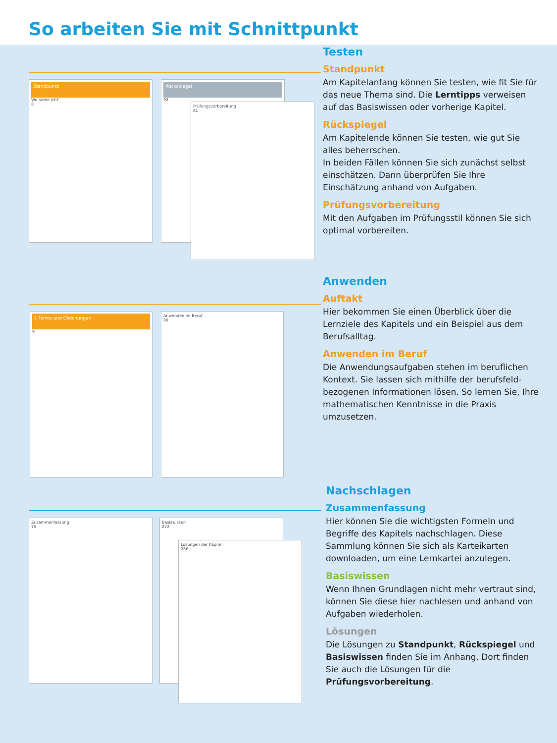So arbeiten Sie mit Schnittpunkt
Standpunkt
Wo stehe ich?
8
Rückspiegel
92
Prüfungsvorbereitung
81
1 Terme und Gleichungen
9
Anwenden im Beruf
89
Zusammenfassung
75
Basiswissen
272
Lösungen der Kapitel
286
Testen
Standpunkt
Am Kapitelanfang können Sie testen, wie fit Sie für das neue Thema sind. Die Lerntipps verweisen auf das Basiswissen oder vorherige Kapitel.
Rückspiegel
Am Kapitelende können Sie testen, wie gut Sie alles beherrschen.
In beiden Fällen können Sie sich zunächst selbst einschätzen. Dann überprüfen Sie Ihre Einschätzung anhand von Aufgaben.
Prüfungsvorbereitung
Mit den Aufgaben im Prüfungsstil können Sie sich optimal vorbereiten.
Anwenden
Auftakt
Hier bekommen Sie einen Überblick über die Lernziele des Kapitels und ein Beispiel aus dem Berufsalltag.
Anwenden im Beruf
Die Anwendungsaufgaben stehen im beruflichen Kontext. Sie lassen sich mithilfe der berufsfeld­bezogenen Informationen lösen. So lernen Sie, Ihre mathematischen Kenntnisse in die Praxis umzusetzen.
Nachschlagen
Zusammenfassung
Hier können Sie die wichtigsten Formeln und Begriffe des Kapitels nachschlagen. Diese Sammlung können Sie sich als Karteikarten downloaden, um eine Lernkartei anzulegen.
Basiswissen
Wenn Ihnen Grundlagen nicht mehr vertraut sind, können Sie diese hier nachlesen und anhand von Aufgaben wiederholen.
Lösungen
Die Lösungen zu Standpunkt, Rückspiegel und Basiswissen finden Sie im Anhang. Dort finden Sie auch die Lösungen für die Prüfungsvorbereitung.